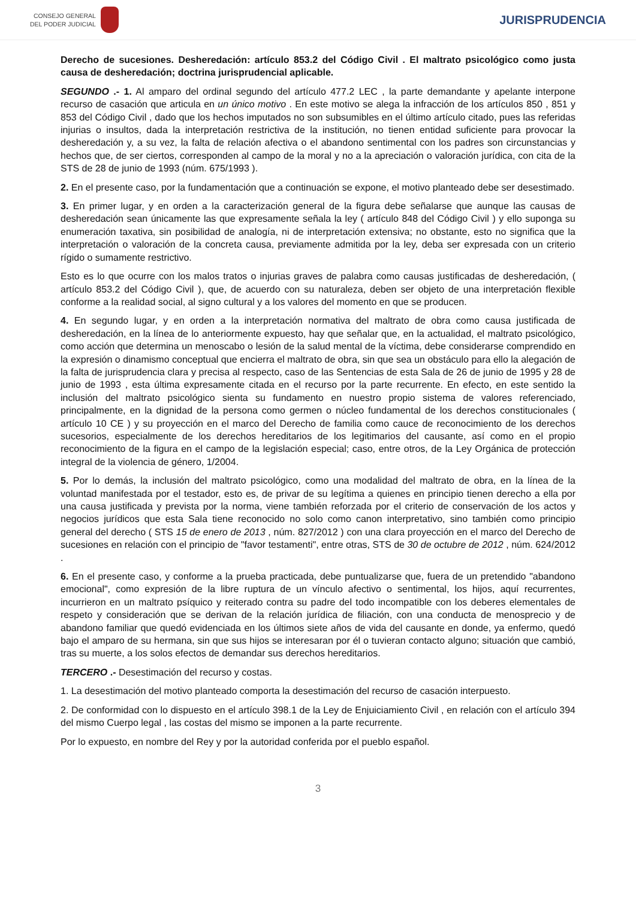CONSEJO GENERAL
DEL PODER JUDICIAL
JURISPRUDENCIA
Derecho de sucesiones. Desheredación: artículo 853.2 del Código Civil . El maltrato psicológico como justa causa de desheredación; doctrina jurisprudencial aplicable.
SEGUNDO .- 1. Al amparo del ordinal segundo del artículo 477.2 LEC , la parte demandante y apelante interpone recurso de casación que articula en un único motivo . En este motivo se alega la infracción de los artículos 850 , 851 y 853 del Código Civil , dado que los hechos imputados no son subsumibles en el último artículo citado, pues las referidas injurias o insultos, dada la interpretación restrictiva de la institución, no tienen entidad suficiente para provocar la desheredación y, a su vez, la falta de relación afectiva o el abandono sentimental con los padres son circunstancias y hechos que, de ser ciertos, corresponden al campo de la moral y no a la apreciación o valoración jurídica, con cita de la STS de 28 de junio de 1993 (núm. 675/1993 ).
2. En el presente caso, por la fundamentación que a continuación se expone, el motivo planteado debe ser desestimado.
3. En primer lugar, y en orden a la caracterización general de la figura debe señalarse que aunque las causas de desheredación sean únicamente las que expresamente señala la ley ( artículo 848 del Código Civil ) y ello suponga su enumeración taxativa, sin posibilidad de analogía, ni de interpretación extensiva; no obstante, esto no significa que la interpretación o valoración de la concreta causa, previamente admitida por la ley, deba ser expresada con un criterio rígido o sumamente restrictivo.
Esto es lo que ocurre con los malos tratos o injurias graves de palabra como causas justificadas de desheredación, ( artículo 853.2 del Código Civil ), que, de acuerdo con su naturaleza, deben ser objeto de una interpretación flexible conforme a la realidad social, al signo cultural y a los valores del momento en que se producen.
4. En segundo lugar, y en orden a la interpretación normativa del maltrato de obra como causa justificada de desheredación, en la línea de lo anteriormente expuesto, hay que señalar que, en la actualidad, el maltrato psicológico, como acción que determina un menoscabo o lesión de la salud mental de la víctima, debe considerarse comprendido en la expresión o dinamismo conceptual que encierra el maltrato de obra, sin que sea un obstáculo para ello la alegación de la falta de jurisprudencia clara y precisa al respecto, caso de las Sentencias de esta Sala de 26 de junio de 1995 y 28 de junio de 1993 , esta última expresamente citada en el recurso por la parte recurrente. En efecto, en este sentido la inclusión del maltrato psicológico sienta su fundamento en nuestro propio sistema de valores referenciado, principalmente, en la dignidad de la persona como germen o núcleo fundamental de los derechos constitucionales ( artículo 10 CE ) y su proyección en el marco del Derecho de familia como cauce de reconocimiento de los derechos sucesorios, especialmente de los derechos hereditarios de los legitimarios del causante, así como en el propio reconocimiento de la figura en el campo de la legislación especial; caso, entre otros, de la Ley Orgánica de protección integral de la violencia de género, 1/2004.
5. Por lo demás, la inclusión del maltrato psicológico, como una modalidad del maltrato de obra, en la línea de la voluntad manifestada por el testador, esto es, de privar de su legítima a quienes en principio tienen derecho a ella por una causa justificada y prevista por la norma, viene también reforzada por el criterio de conservación de los actos y negocios jurídicos que esta Sala tiene reconocido no solo como canon interpretativo, sino también como principio general del derecho ( STS 15 de enero de 2013 , núm. 827/2012 ) con una clara proyección en el marco del Derecho de sucesiones en relación con el principio de "favor testamenti", entre otras, STS de 30 de octubre de 2012 , núm. 624/2012 .
6. En el presente caso, y conforme a la prueba practicada, debe puntualizarse que, fuera de un pretendido "abandono emocional", como expresión de la libre ruptura de un vínculo afectivo o sentimental, los hijos, aquí recurrentes, incurrieron en un maltrato psíquico y reiterado contra su padre del todo incompatible con los deberes elementales de respeto y consideración que se derivan de la relación jurídica de filiación, con una conducta de menosprecio y de abandono familiar que quedó evidenciada en los últimos siete años de vida del causante en donde, ya enfermo, quedó bajo el amparo de su hermana, sin que sus hijos se interesaran por él o tuvieran contacto alguno; situación que cambió, tras su muerte, a los solos efectos de demandar sus derechos hereditarios.
TERCERO .- Desestimación del recurso y costas.
1. La desestimación del motivo planteado comporta la desestimación del recurso de casación interpuesto.
2. De conformidad con lo dispuesto en el artículo 398.1 de la Ley de Enjuiciamiento Civil , en relación con el artículo 394 del mismo Cuerpo legal , las costas del mismo se imponen a la parte recurrente.
Por lo expuesto, en nombre del Rey y por la autoridad conferida por el pueblo español.
3